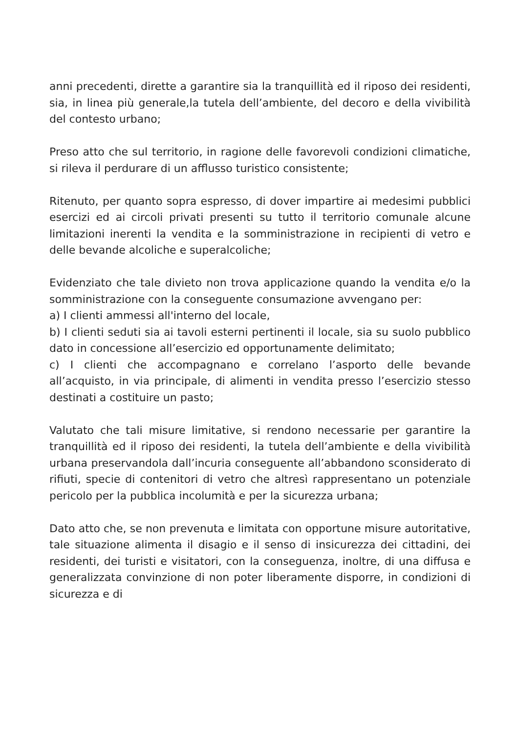anni precedenti, dirette a garantire sia la tranquillità ed il riposo dei residenti, sia, in linea più generale,la tutela dell’ambiente, del decoro e della vivibilità del contesto urbano;
Preso atto che sul territorio, in ragione delle favorevoli condizioni climatiche, si rileva il perdurare di un afflusso turistico consistente;
Ritenuto, per quanto sopra espresso, di dover impartire ai medesimi pubblici esercizi ed ai circoli privati presenti su tutto il territorio comunale alcune limitazioni inerenti la vendita e la somministrazione in recipienti di vetro e delle bevande alcoliche e superalcoliche;
Evidenziato che tale divieto non trova applicazione quando la vendita e/o la somministrazione con la conseguente consumazione avvengano per:
a) I clienti ammessi all'interno del locale,
b) I clienti seduti sia ai tavoli esterni pertinenti il locale, sia su suolo pubblico dato in concessione all’esercizio ed opportunamente delimitato;
c) I clienti che accompagnano e correlano l’asporto delle bevande all’acquisto, in via principale, di alimenti in vendita presso l’esercizio stesso destinati a costituire un pasto;
Valutato che tali misure limitative, si rendono necessarie per garantire la tranquillità ed il riposo dei residenti, la tutela dell’ambiente e della vivibilità urbana preservandola dall’incuria conseguente all’abbandono sconsiderato di rifiuti, specie di contenitori di vetro che altresì rappresentano un potenziale pericolo per la pubblica incolumità e per la sicurezza urbana;
Dato atto che, se non prevenuta e limitata con opportune misure autoritative, tale situazione alimenta il disagio e il senso di insicurezza dei cittadini, dei residenti, dei turisti e visitatori, con la conseguenza, inoltre, di una diffusa e generalizzata convinzione di non poter liberamente disporre, in condizioni di sicurezza e di